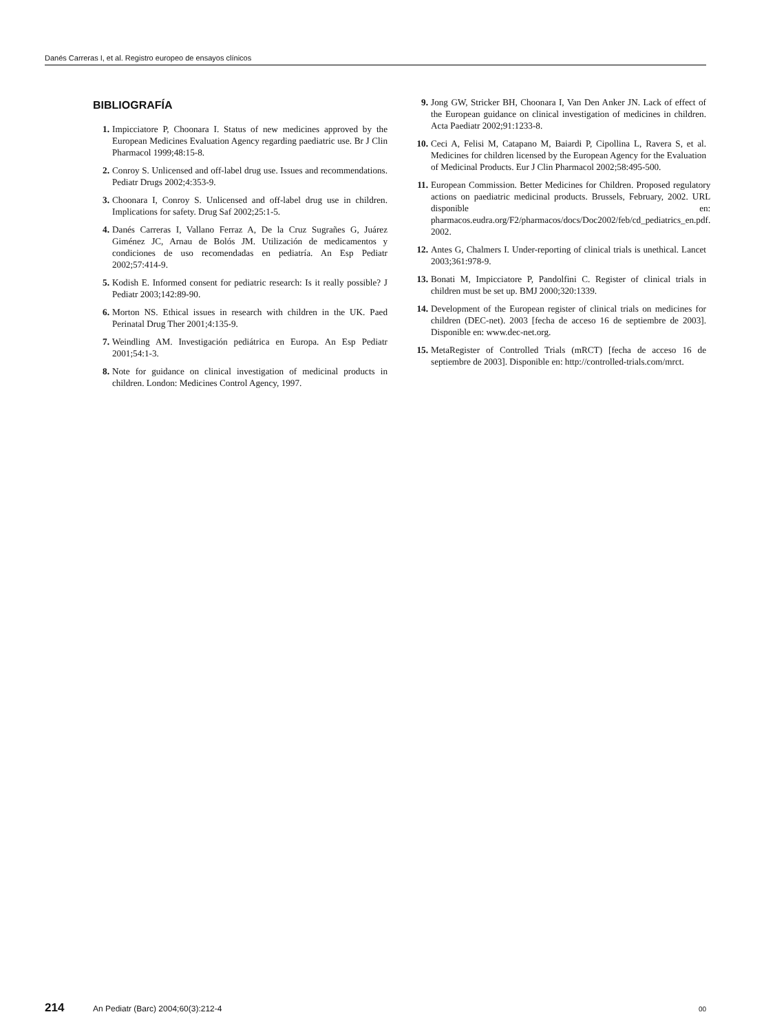Danés Carreras I, et al. Registro europeo de ensayos clínicos
BIBLIOGRAFÍA
1. Impicciatore P, Choonara I. Status of new medicines approved by the European Medicines Evaluation Agency regarding paediatric use. Br J Clin Pharmacol 1999;48:15-8.
2. Conroy S. Unlicensed and off-label drug use. Issues and recommendations. Pediatr Drugs 2002;4:353-9.
3. Choonara I, Conroy S. Unlicensed and off-label drug use in children. Implications for safety. Drug Saf 2002;25:1-5.
4. Danés Carreras I, Vallano Ferraz A, De la Cruz Sugrañes G, Juárez Giménez JC, Arnau de Bolós JM. Utilización de medicamentos y condiciones de uso recomendadas en pediatría. An Esp Pediatr 2002;57:414-9.
5. Kodish E. Informed consent for pediatric research: Is it really possible? J Pediatr 2003;142:89-90.
6. Morton NS. Ethical issues in research with children in the UK. Paed Perinatal Drug Ther 2001;4:135-9.
7. Weindling AM. Investigación pediátrica en Europa. An Esp Pediatr 2001;54:1-3.
8. Note for guidance on clinical investigation of medicinal products in children. London: Medicines Control Agency, 1997.
9. Jong GW, Stricker BH, Choonara I, Van Den Anker JN. Lack of effect of the European guidance on clinical investigation of medicines in children. Acta Paediatr 2002;91:1233-8.
10. Ceci A, Felisi M, Catapano M, Baiardi P, Cipollina L, Ravera S, et al. Medicines for children licensed by the European Agency for the Evaluation of Medicinal Products. Eur J Clin Pharmacol 2002;58:495-500.
11. European Commission. Better Medicines for Children. Proposed regulatory actions on paediatric medicinal products. Brussels, February, 2002. URL disponible en: pharmacos.eudra.org/F2/pharmacos/docs/Doc2002/feb/cd_pediatrics_en.pdf. 2002.
12. Antes G, Chalmers I. Under-reporting of clinical trials is unethical. Lancet 2003;361:978-9.
13. Bonati M, Impicciatore P, Pandolfini C. Register of clinical trials in children must be set up. BMJ 2000;320:1339.
14. Development of the European register of clinical trials on medicines for children (DEC-net). 2003 [fecha de acceso 16 de septiembre de 2003]. Disponible en: www.dec-net.org.
15. MetaRegister of Controlled Trials (mRCT) [fecha de acceso 16 de septiembre de 2003]. Disponible en: http://controlled-trials.com/mrct.
214 An Pediatr (Barc) 2004;60(3):212-4 00